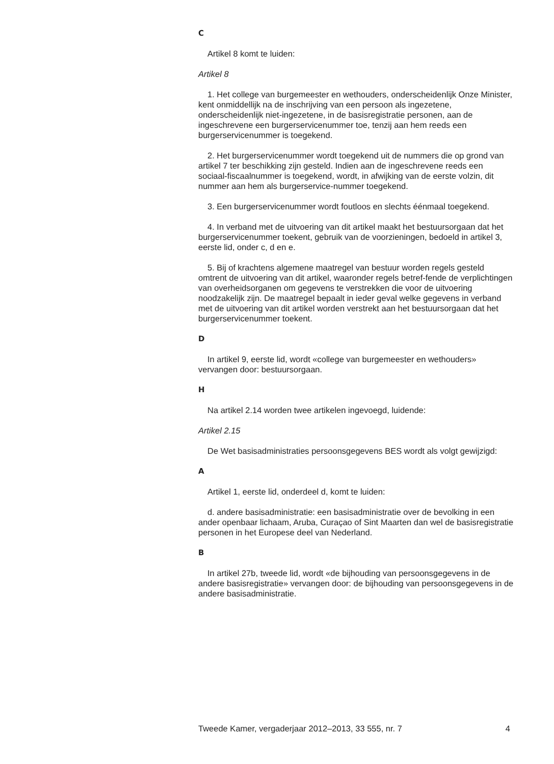C
Artikel 8 komt te luiden:
Artikel 8
1. Het college van burgemeester en wethouders, onderscheidenlijk Onze Minister, kent onmiddellijk na de inschrijving van een persoon als ingezetene, onderscheidenlijk niet-ingezetene, in de basisregistratie personen, aan de ingeschrevene een burgerservicenummer toe, tenzij aan hem reeds een burgerservicenummer is toegekend.
2. Het burgerservicenummer wordt toegekend uit de nummers die op grond van artikel 7 ter beschikking zijn gesteld. Indien aan de ingeschrevene reeds een sociaal-fiscaalnummer is toegekend, wordt, in afwijking van de eerste volzin, dit nummer aan hem als burgerservice-nummer toegekend.
3. Een burgerservicenummer wordt foutloos en slechts éénmaal toegekend.
4. In verband met de uitvoering van dit artikel maakt het bestuursorgaan dat het burgerservicenummer toekent, gebruik van de voorzieningen, bedoeld in artikel 3, eerste lid, onder c, d en e.
5. Bij of krachtens algemene maatregel van bestuur worden regels gesteld omtrent de uitvoering van dit artikel, waaronder regels betref-fende de verplichtingen van overheidsorganen om gegevens te verstrekken die voor de uitvoering noodzakelijk zijn. De maatregel bepaalt in ieder geval welke gegevens in verband met de uitvoering van dit artikel worden verstrekt aan het bestuursorgaan dat het burgerservicenummer toekent.
D
In artikel 9, eerste lid, wordt «college van burgemeester en wethouders» vervangen door: bestuursorgaan.
H
Na artikel 2.14 worden twee artikelen ingevoegd, luidende:
Artikel 2.15
De Wet basisadministraties persoonsgegevens BES wordt als volgt gewijzigd:
A
Artikel 1, eerste lid, onderdeel d, komt te luiden:
d. andere basisadministratie: een basisadministratie over de bevolking in een ander openbaar lichaam, Aruba, Curaçao of Sint Maarten dan wel de basisregistratie personen in het Europese deel van Nederland.
B
In artikel 27b, tweede lid, wordt «de bijhouding van persoonsgegevens in de andere basisregistratie» vervangen door: de bijhouding van persoonsgegevens in de andere basisadministratie.
Tweede Kamer, vergaderjaar 2012–2013, 33 555, nr. 7 4